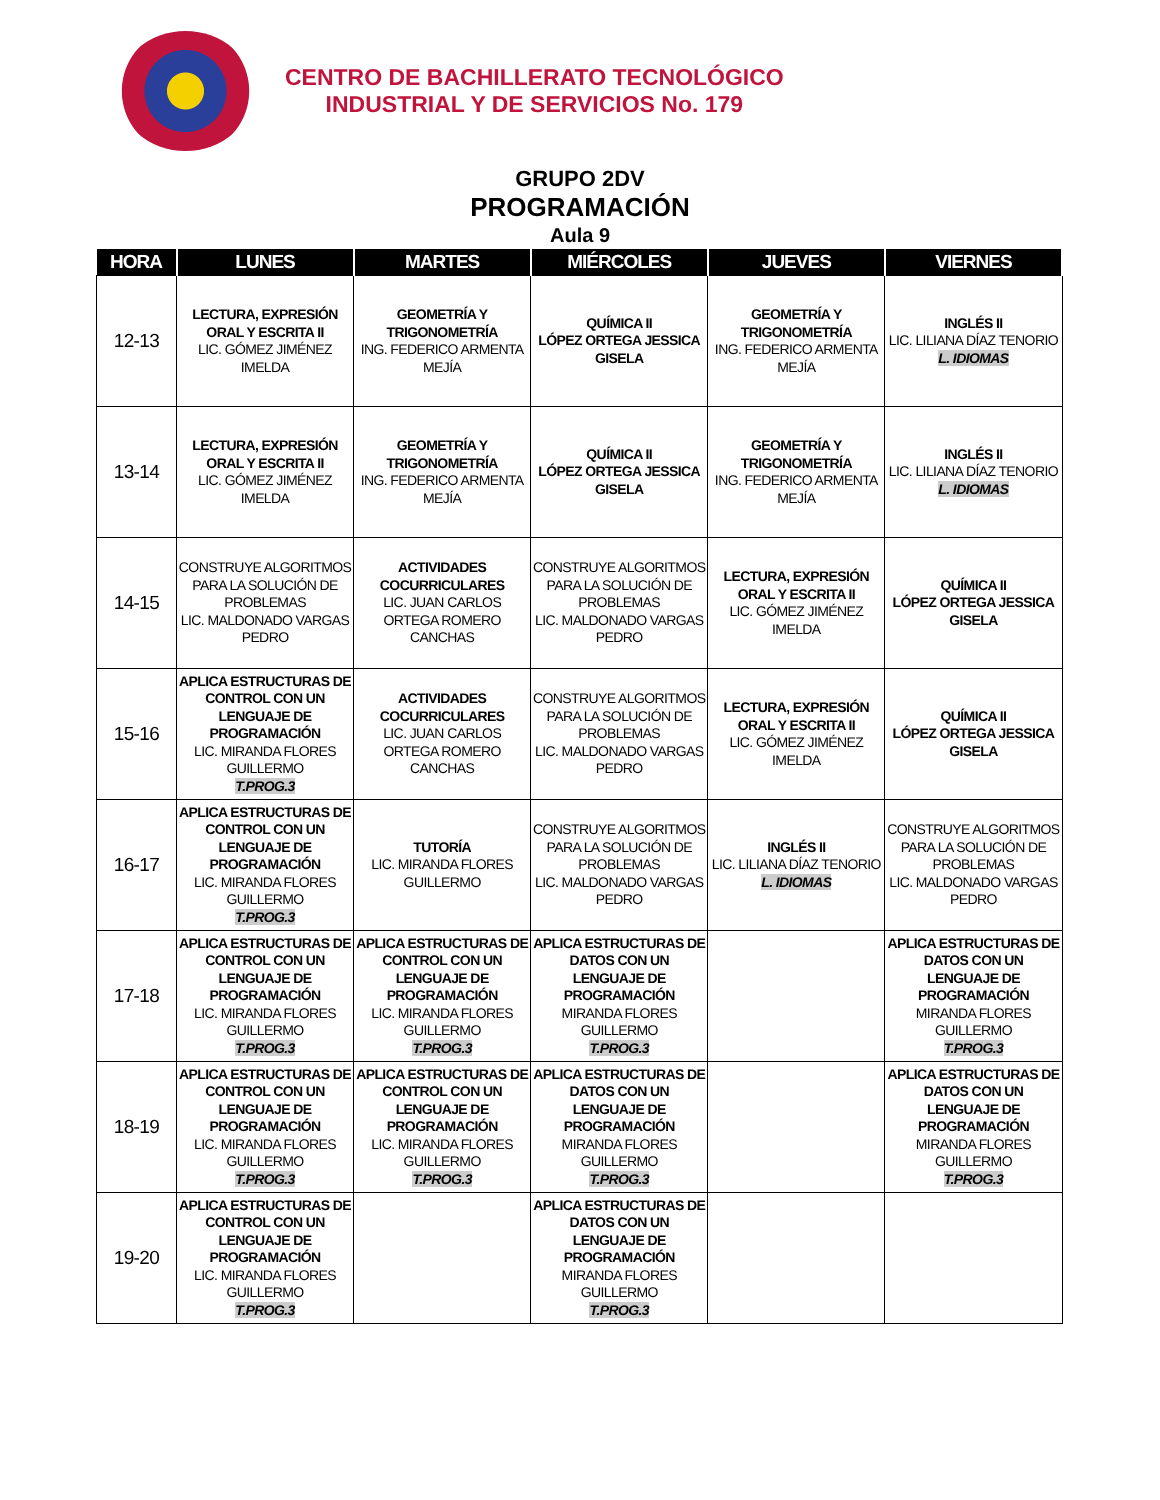CENTRO DE BACHILLERATO TECNOLÓGICO
INDUSTRIAL Y DE SERVICIOS No. 179
GRUPO 2DV
PROGRAMACIÓN
Aula 9
| HORA | LUNES | MARTES | MIÉRCOLES | JUEVES | VIERNES |
| --- | --- | --- | --- | --- | --- |
| 12-13 | LECTURA, EXPRESIÓN ORAL Y ESCRITA II LIC. GÓMEZ JIMÉNEZ IMELDA | GEOMETRÍA Y TRIGONOMETRÍA ING. FEDERICO ARMENTA MEJÍA | QUÍMICA II LÓPEZ ORTEGA JESSICA GISELA | GEOMETRÍA Y TRIGONOMETRÍA ING. FEDERICO ARMENTA MEJÍA | INGLÉS II LIC. LILIANA DÍAZ TENORIO L. IDIOMAS |
| 13-14 | LECTURA, EXPRESIÓN ORAL Y ESCRITA II LIC. GÓMEZ JIMÉNEZ IMELDA | GEOMETRÍA Y TRIGONOMETRÍA ING. FEDERICO ARMENTA MEJÍA | QUÍMICA II LÓPEZ ORTEGA JESSICA GISELA | GEOMETRÍA Y TRIGONOMETRÍA ING. FEDERICO ARMENTA MEJÍA | INGLÉS II LIC. LILIANA DÍAZ TENORIO L. IDIOMAS |
| 14-15 | CONSTRUYE ALGORITMOS PARA LA SOLUCIÓN DE PROBLEMAS LIC. MALDONADO VARGAS PEDRO | ACTIVIDADES COCURRICULARES LIC. JUAN CARLOS ORTEGA ROMERO CANCHAS | CONSTRUYE ALGORITMOS PARA LA SOLUCIÓN DE PROBLEMAS LIC. MALDONADO VARGAS PEDRO | LECTURA, EXPRESIÓN ORAL Y ESCRITA II LIC. GÓMEZ JIMÉNEZ IMELDA | QUÍMICA II LÓPEZ ORTEGA JESSICA GISELA |
| 15-16 | APLICA ESTRUCTURAS DE CONTROL CON UN LENGUAJE DE PROGRAMACIÓN LIC. MIRANDA FLORES GUILLERMO T.PROG.3 | ACTIVIDADES COCURRICULARES LIC. JUAN CARLOS ORTEGA ROMERO CANCHAS | CONSTRUYE ALGORITMOS PARA LA SOLUCIÓN DE PROBLEMAS LIC. MALDONADO VARGAS PEDRO | LECTURA, EXPRESIÓN ORAL Y ESCRITA II LIC. GÓMEZ JIMÉNEZ IMELDA | QUÍMICA II LÓPEZ ORTEGA JESSICA GISELA |
| 16-17 | APLICA ESTRUCTURAS DE CONTROL CON UN LENGUAJE DE PROGRAMACIÓN LIC. MIRANDA FLORES GUILLERMO T.PROG.3 | TUTORÍA LIC. MIRANDA FLORES GUILLERMO | CONSTRUYE ALGORITMOS PARA LA SOLUCIÓN DE PROBLEMAS LIC. MALDONADO VARGAS PEDRO | INGLÉS II LIC. LILIANA DÍAZ TENORIO L. IDIOMAS | CONSTRUYE ALGORITMOS PARA LA SOLUCIÓN DE PROBLEMAS LIC. MALDONADO VARGAS PEDRO |
| 17-18 | APLICA ESTRUCTURAS DE CONTROL CON UN LENGUAJE DE PROGRAMACIÓN LIC. MIRANDA FLORES GUILLERMO T.PROG.3 | APLICA ESTRUCTURAS DE CONTROL CON UN LENGUAJE DE PROGRAMACIÓN LIC. MIRANDA FLORES GUILLERMO T.PROG.3 | APLICA ESTRUCTURAS DE DATOS CON UN LENGUAJE DE PROGRAMACIÓN MIRANDA FLORES GUILLERMO T.PROG.3 | | APLICA ESTRUCTURAS DE DATOS CON UN LENGUAJE DE PROGRAMACIÓN MIRANDA FLORES GUILLERMO T.PROG.3 |
| 18-19 | APLICA ESTRUCTURAS DE CONTROL CON UN LENGUAJE DE PROGRAMACIÓN LIC. MIRANDA FLORES GUILLERMO T.PROG.3 | APLICA ESTRUCTURAS DE CONTROL CON UN LENGUAJE DE PROGRAMACIÓN LIC. MIRANDA FLORES GUILLERMO T.PROG.3 | APLICA ESTRUCTURAS DE DATOS CON UN LENGUAJE DE PROGRAMACIÓN MIRANDA FLORES GUILLERMO T.PROG.3 | | APLICA ESTRUCTURAS DE DATOS CON UN LENGUAJE DE PROGRAMACIÓN MIRANDA FLORES GUILLERMO T.PROG.3 |
| 19-20 | APLICA ESTRUCTURAS DE CONTROL CON UN LENGUAJE DE PROGRAMACIÓN LIC. MIRANDA FLORES GUILLERMO T.PROG.3 | | APLICA ESTRUCTURAS DE DATOS CON UN LENGUAJE DE PROGRAMACIÓN MIRANDA FLORES GUILLERMO T.PROG.3 | | |